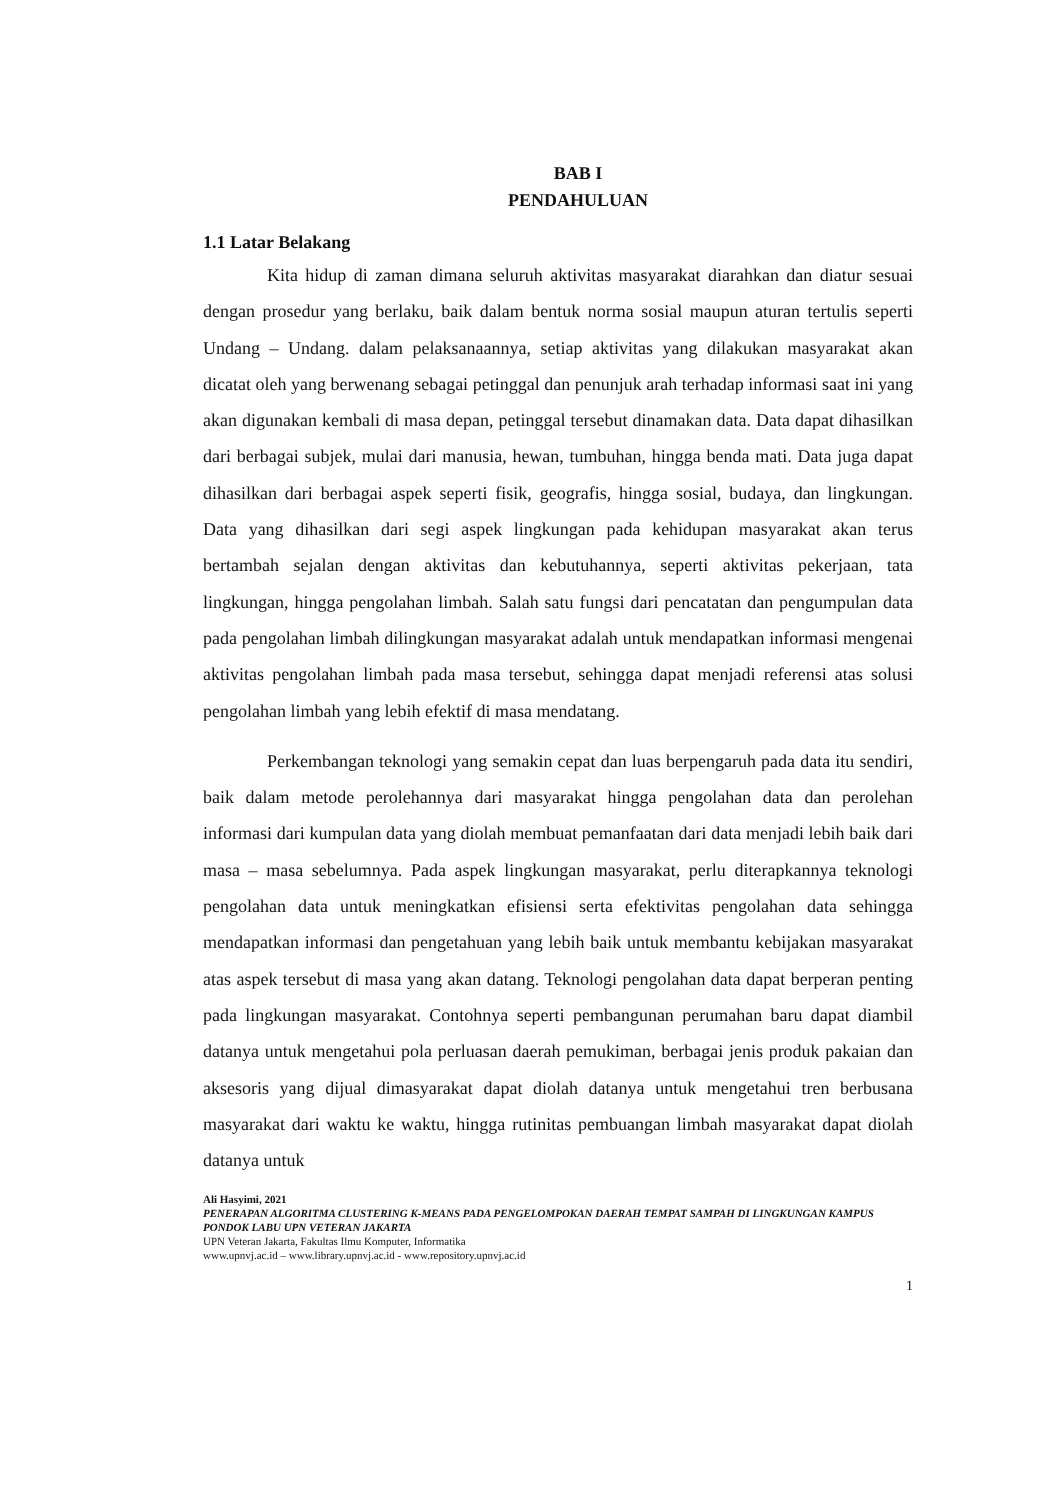BAB I
PENDAHULUAN
1.1 Latar Belakang
Kita hidup di zaman dimana seluruh aktivitas masyarakat diarahkan dan diatur sesuai dengan prosedur yang berlaku, baik dalam bentuk norma sosial maupun aturan tertulis seperti Undang – Undang. dalam pelaksanaannya, setiap aktivitas yang dilakukan masyarakat akan dicatat oleh yang berwenang sebagai petinggal dan penunjuk arah terhadap informasi saat ini yang akan digunakan kembali di masa depan, petinggal tersebut dinamakan data. Data dapat dihasilkan dari berbagai subjek, mulai dari manusia, hewan, tumbuhan, hingga benda mati. Data juga dapat dihasilkan dari berbagai aspek seperti fisik, geografis, hingga sosial, budaya, dan lingkungan. Data yang dihasilkan dari segi aspek lingkungan pada kehidupan masyarakat akan terus bertambah sejalan dengan aktivitas dan kebutuhannya, seperti aktivitas pekerjaan, tata lingkungan, hingga pengolahan limbah. Salah satu fungsi dari pencatatan dan pengumpulan data pada pengolahan limbah dilingkungan masyarakat adalah untuk mendapatkan informasi mengenai aktivitas pengolahan limbah pada masa tersebut, sehingga dapat menjadi referensi atas solusi pengolahan limbah yang lebih efektif di masa mendatang.
Perkembangan teknologi yang semakin cepat dan luas berpengaruh pada data itu sendiri, baik dalam metode perolehannya dari masyarakat hingga pengolahan data dan perolehan informasi dari kumpulan data yang diolah membuat pemanfaatan dari data menjadi lebih baik dari masa – masa sebelumnya. Pada aspek lingkungan masyarakat, perlu diterapkannya teknologi pengolahan data untuk meningkatkan efisiensi serta efektivitas pengolahan data sehingga mendapatkan informasi dan pengetahuan yang lebih baik untuk membantu kebijakan masyarakat atas aspek tersebut di masa yang akan datang. Teknologi pengolahan data dapat berperan penting pada lingkungan masyarakat. Contohnya seperti pembangunan perumahan baru dapat diambil datanya untuk mengetahui pola perluasan daerah pemukiman, berbagai jenis produk pakaian dan aksesoris yang dijual dimasyarakat dapat diolah datanya untuk mengetahui tren berbusana masyarakat dari waktu ke waktu, hingga rutinitas pembuangan limbah masyarakat dapat diolah datanya untuk
Ali Hasyimi, 2021
PENERAPAN ALGORITMA CLUSTERING K-MEANS PADA PENGELOMPOKAN DAERAH TEMPAT SAMPAH DI LINGKUNGAN KAMPUS PONDOK LABU UPN VETERAN JAKARTA
UPN Veteran Jakarta, Fakultas Ilmu Komputer, Informatika
www.upnvj.ac.id – www.library.upnvj.ac.id - www.repository.upnvj.ac.id
1